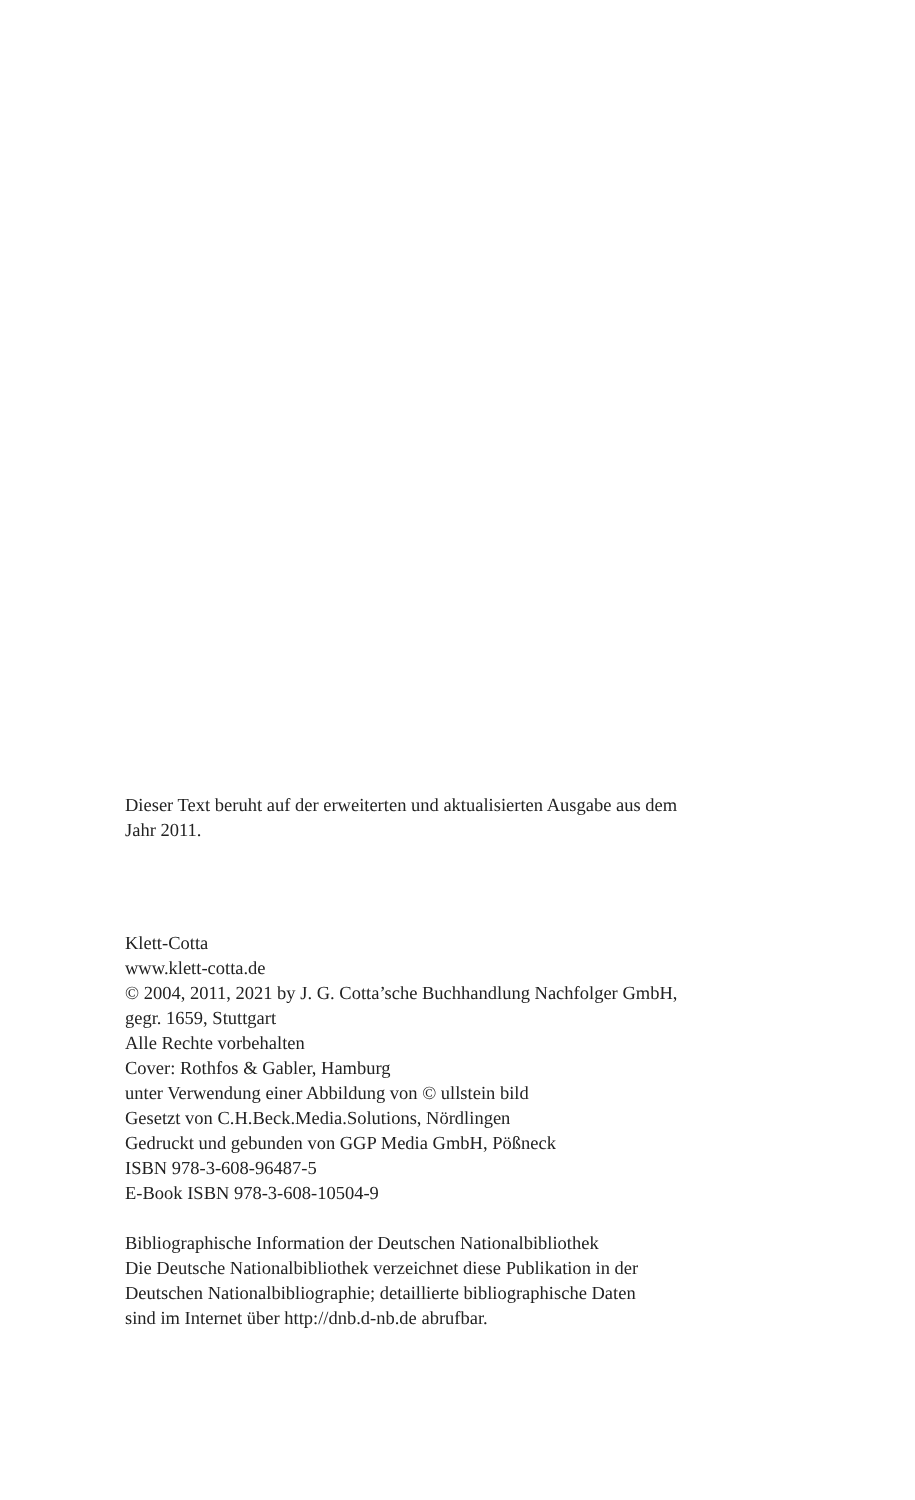Dieser Text beruht auf der erweiterten und aktualisierten Ausgabe aus dem
Jahr 2011.
Klett-Cotta
www.klett-cotta.de
© 2004, 2011, 2021 by J. G. Cotta’sche Buchhandlung Nachfolger GmbH,
gegr. 1659, Stuttgart
Alle Rechte vorbehalten
Cover: Rothfos & Gabler, Hamburg
unter Verwendung einer Abbildung von © ullstein bild
Gesetzt von C.H.Beck.Media.Solutions, Nördlingen
Gedruckt und gebunden von GGP Media GmbH, Pößneck
ISBN 978-3-608-96487-5
E-Book ISBN 978-3-608-10504-9
Bibliographische Information der Deutschen Nationalbibliothek
Die Deutsche Nationalbibliothek verzeichnet diese Publikation in der
Deutschen Nationalbibliographie; detaillierte bibliographische Daten
sind im Internet über http://dnb.d-nb.de abrufbar.